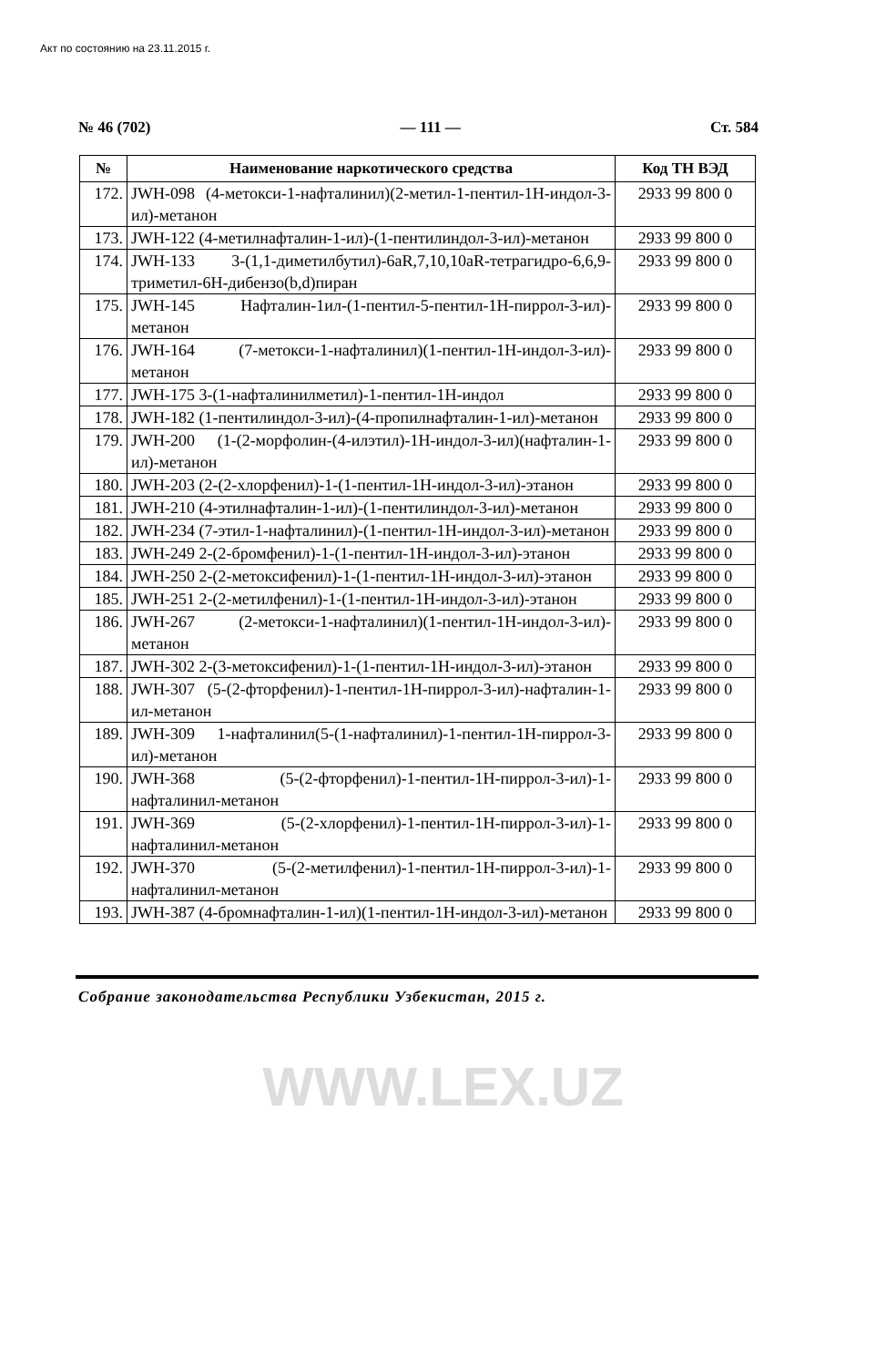Акт по состоянию на 23.11.2015 г.
№ 46 (702) — 111 — Ст. 584
| № | Наименование наркотического средства | Код ТН ВЭД |
| --- | --- | --- |
| 172. | JWH-098 (4-метокси-1-нафталинил)(2-метил-1-пентил-1H-индол-3-ил)-метанон | 2933 99 800 0 |
| 173. | JWH-122 (4-метилнафталин-1-ил)-(1-пентилиндол-3-ил)-метанон | 2933 99 800 0 |
| 174. | JWH-133 3-(1,1-диметилбутил)-6aR,7,10,10aR-тетрагидро-6,6,9-триметил-6H-дибензо(b,d)пиран | 2933 99 800 0 |
| 175. | JWH-145 Нафталин-1ил-(1-пентил-5-пентил-1H-пиррол-3-ил)-метанон | 2933 99 800 0 |
| 176. | JWH-164 (7-метокси-1-нафталинил)(1-пентил-1H-индол-3-ил)-метанон | 2933 99 800 0 |
| 177. | JWH-175 3-(1-нафталинилметил)-1-пентил-1H-индол | 2933 99 800 0 |
| 178. | JWH-182 (1-пентилиндол-3-ил)-(4-пропилнафталин-1-ил)-метанон | 2933 99 800 0 |
| 179. | JWH-200 (1-(2-морфолин-(4-илэтил)-1H-индол-3-ил)(нафталин-1-ил)-метанон | 2933 99 800 0 |
| 180. | JWH-203 (2-(2-хлорфенил)-1-(1-пентил-1H-индол-3-ил)-этанон | 2933 99 800 0 |
| 181. | JWH-210 (4-этилнафталин-1-ил)-(1-пентилиндол-3-ил)-метанон | 2933 99 800 0 |
| 182. | JWH-234 (7-этил-1-нафталинил)-(1-пентил-1H-индол-3-ил)-метанон | 2933 99 800 0 |
| 183. | JWH-249 2-(2-бромфенил)-1-(1-пентил-1H-индол-3-ил)-этанон | 2933 99 800 0 |
| 184. | JWH-250 2-(2-метоксифенил)-1-(1-пентил-1H-индол-3-ил)-этанон | 2933 99 800 0 |
| 185. | JWH-251 2-(2-метилфенил)-1-(1-пентил-1H-индол-3-ил)-этанон | 2933 99 800 0 |
| 186. | JWH-267 (2-метокси-1-нафталинил)(1-пентил-1H-индол-3-ил)-метанон | 2933 99 800 0 |
| 187. | JWH-302 2-(3-метоксифенил)-1-(1-пентил-1H-индол-3-ил)-этанон | 2933 99 800 0 |
| 188. | JWH-307 (5-(2-фторфенил)-1-пентил-1H-пиррол-3-ил)-нафталин-1-ил-метанон | 2933 99 800 0 |
| 189. | JWH-309 1-нафталинил(5-(1-нафталинил)-1-пентил-1H-пиррол-3-ил)-метанон | 2933 99 800 0 |
| 190. | JWH-368 (5-(2-фторфенил)-1-пентил-1H-пиррол-3-ил)-1-нафталинил-метанон | 2933 99 800 0 |
| 191. | JWH-369 (5-(2-хлорфенил)-1-пентил-1H-пиррол-3-ил)-1-нафталинил-метанон | 2933 99 800 0 |
| 192. | JWH-370 (5-(2-метилфенил)-1-пентил-1H-пиррол-3-ил)-1-нафталинил-метанон | 2933 99 800 0 |
| 193. | JWH-387 (4-бромнафталин-1-ил)(1-пентил-1H-индол-3-ил)-метанон | 2933 99 800 0 |
Собрание законодательства Республики Узбекистан, 2015 г.
WWW.LEX.UZ